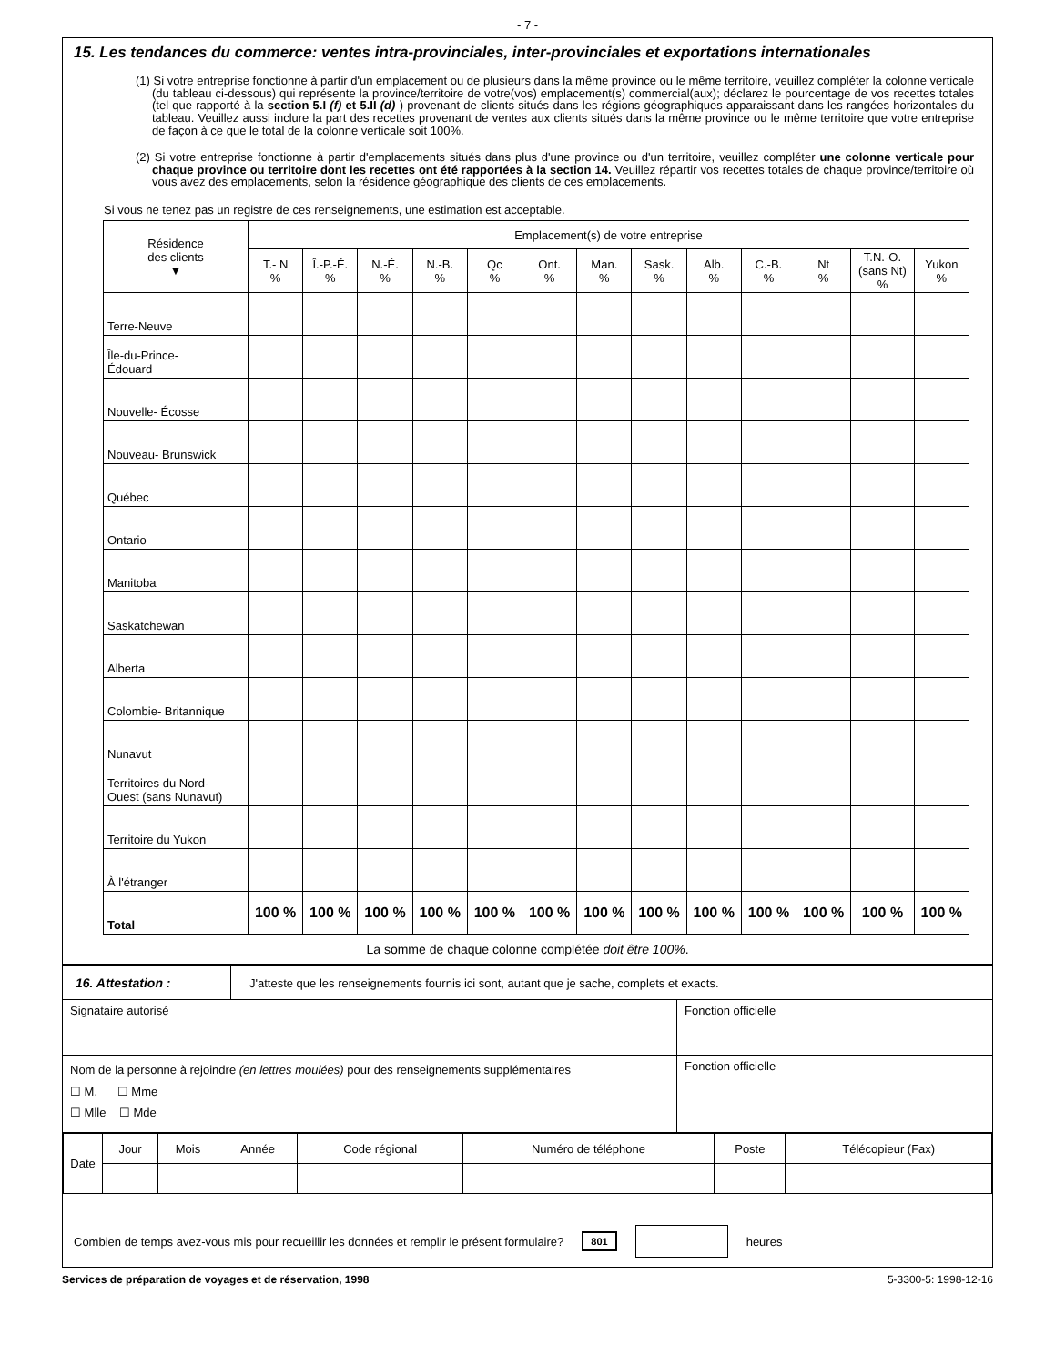- 7 -
15. Les tendances du commerce: ventes intra-provinciales, inter-provinciales et exportations internationales
(1) Si votre entreprise fonctionne à partir d'un emplacement ou de plusieurs dans la même province ou le même territoire, veuillez compléter la colonne verticale (du tableau ci-dessous) qui représente la province/territoire de votre(vos) emplacement(s) commercial(aux); déclarez le pourcentage de vos recettes totales (tel que rapporté à la section 5.I (f) et 5.II (d) ) provenant de clients situés dans les régions géographiques apparaissant dans les rangées horizontales du tableau. Veuillez aussi inclure la part des recettes provenant de ventes aux clients situés dans la même province ou le même territoire que votre entreprise de façon à ce que le total de la colonne verticale soit 100%.
(2) Si votre entreprise fonctionne à partir d'emplacements situés dans plus d'une province ou d'un territoire, veuillez compléter une colonne verticale pour chaque province ou territoire dont les recettes ont été rapportées à la section 14. Veuillez répartir vos recettes totales de chaque province/territoire où vous avez des emplacements, selon la résidence géographique des clients de ces emplacements.
Si vous ne tenez pas un registre de ces renseignements, une estimation est acceptable.
| Résidence des clients ▼ | Emplacement(s) de votre entreprise | | | | | | | | | | | | |
| --- | --- | --- | --- | --- | --- | --- | --- | --- | --- | --- | --- | --- | --- |
| | T.- N % | Î.-P.-É. % | N.-É. % | N.-B. % | Qc % | Ont. % | Man. % | Sask. % | Alb. % | C.-B. % | Nt % | T.N.-O. (sans Nt) % | Yukon % |
| Terre-Neuve | | | | | | | | | | | | | |
| Île-du-Prince- Édouard | | | | | | | | | | | | | |
| Nouvelle- Écosse | | | | | | | | | | | | | |
| Nouveau- Brunswick | | | | | | | | | | | | | |
| Québec | | | | | | | | | | | | | |
| Ontario | | | | | | | | | | | | | |
| Manitoba | | | | | | | | | | | | | |
| Saskatchewan | | | | | | | | | | | | | |
| Alberta | | | | | | | | | | | | | |
| Colombie- Britannique | | | | | | | | | | | | | |
| Nunavut | | | | | | | | | | | | | |
| Territoires du Nord- Ouest (sans Nunavut) | | | | | | | | | | | | | |
| Territoire du Yukon | | | | | | | | | | | | | |
| À l'étranger | | | | | | | | | | | | | |
| Total | 100 % | 100 % | 100 % | 100 % | 100 % | 100 % | 100 % | 100 % | 100 % | 100 % | 100 % | 100 % | 100 % |
La somme de chaque colonne complétée doit être 100%.
16. Attestation : J'atteste que les renseignements fournis ici sont, autant que je sache, complets et exacts.
Signataire autorisé Fonction officielle
Nom de la personne à rejoindre (en lettres moulées) pour des renseignements supplémentaires
☐ M. ☐ Mme
☐ Mlle ☐ Mde
Fonction officielle
| Date | Jour | Mois | Année | Code régional | Numéro de téléphone | Poste | Télécopieur (Fax) |
Combien de temps avez-vous mis pour recueillir les données et remplir le présent formulaire? 801 heures
Services de préparation de voyages et de réservation, 1998 5-3300-5: 1998-12-16